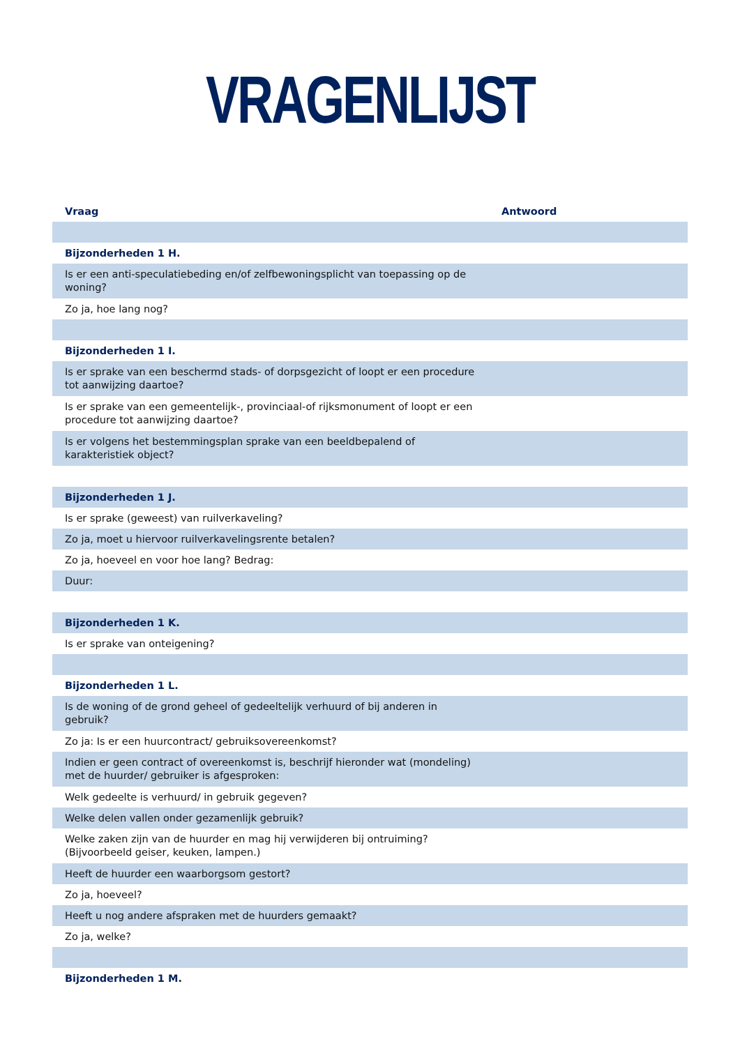VRAGENLIJST
| Vraag | Antwoord |
| --- | --- |
| Bijzonderheden 1 H. | |
| Is er een anti-speculatiebeding en/of zelfbewoningsplicht van toepassing op de woning? | |
| Zo ja, hoe lang nog? | |
| Bijzonderheden 1 I. | |
| Is er sprake van een beschermd stads- of dorpsgezicht of loopt er een procedure tot aanwijzing daartoe? | |
| Is er sprake van een gemeentelijk-, provinciaal-of rijksmonument of loopt er een procedure tot aanwijzing daartoe? | |
| Is er volgens het bestemmingsplan sprake van een beeldbepalend of karakteristiek object? | |
| Bijzonderheden 1 J. | |
| Is er sprake (geweest) van ruilverkaveling? | |
| Zo ja, moet u hiervoor ruilverkavelingsrente betalen? | |
| Zo ja, hoeveel en voor hoe lang? Bedrag: | |
| Duur: | |
| Bijzonderheden 1 K. | |
| Is er sprake van onteigening? | |
| Bijzonderheden 1 L. | |
| Is de woning of de grond geheel of gedeeltelijk verhuurd of bij anderen in gebruik? | |
| Zo ja: Is er een huurcontract/ gebruiksovereenkomst? | |
| Indien er geen contract of overeenkomst is, beschrijf hieronder wat (mondeling) met de huurder/ gebruiker is afgesproken: | |
| Welk gedeelte is verhuurd/ in gebruik gegeven? | |
| Welke delen vallen onder gezamenlijk gebruik? | |
| Welke zaken zijn van de huurder en mag hij verwijderen bij ontruiming? (Bijvoorbeeld geiser, keuken, lampen.) | |
| Heeft de huurder een waarborgsom gestort? | |
| Zo ja, hoeveel? | |
| Heeft u nog andere afspraken met de huurders gemaakt? | |
| Zo ja, welke? | |
| Bijzonderheden 1 M. | |